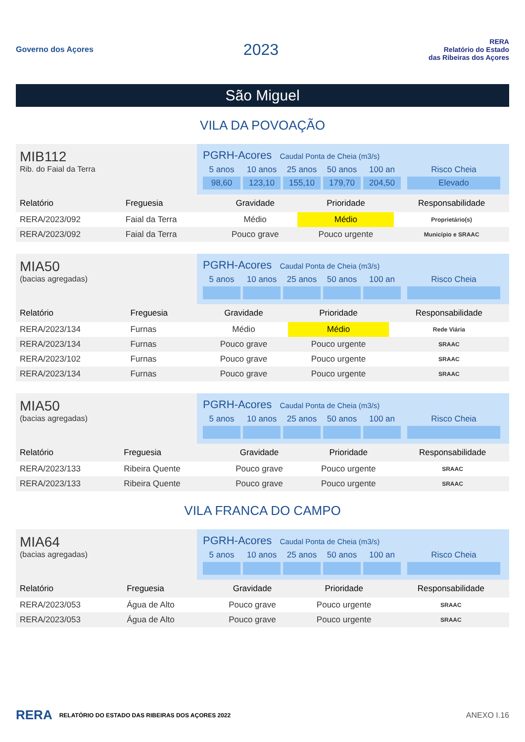Governo dos Açores
2023
RERA
Relatório do Estado
das Ribeiras dos Açores
São Miguel
VILA DA POVOAÇÃO
MIB112
Rib. do Faial da Terra
PGRH-Acores Caudal Ponta de Cheia (m3/s)
5 anos
10 anos
25 anos
50 anos
100 an
Risco Cheia
98,60
123,10
155,10
179,70
204,50
Elevado
| Relatório | Freguesia | Gravidade | Prioridade | Responsabilidade |
| --- | --- | --- | --- | --- |
| RERA/2023/092 | Faial da Terra | Médio | Médio | Proprietário(s) |
| RERA/2023/092 | Faial da Terra | Pouco grave | Pouco urgente | Município e SRAAC |
MIA50
(bacias agregadas)
PGRH-Acores Caudal Ponta de Cheia (m3/s)
5 anos
10 anos
25 anos
50 anos
100 an
Risco Cheia
| Relatório | Freguesia | Gravidade | Prioridade | Responsabilidade |
| --- | --- | --- | --- | --- |
| RERA/2023/134 | Furnas | Médio | Médio | Rede Viária |
| RERA/2023/134 | Furnas | Pouco grave | Pouco urgente | SRAAC |
| RERA/2023/102 | Furnas | Pouco grave | Pouco urgente | SRAAC |
| RERA/2023/134 | Furnas | Pouco grave | Pouco urgente | SRAAC |
MIA50
(bacias agregadas)
PGRH-Acores Caudal Ponta de Cheia (m3/s)
5 anos
10 anos
25 anos
50 anos
100 an
Risco Cheia
| Relatório | Freguesia | Gravidade | Prioridade | Responsabilidade |
| --- | --- | --- | --- | --- |
| RERA/2023/133 | Ribeira Quente | Pouco grave | Pouco urgente | SRAAC |
| RERA/2023/133 | Ribeira Quente | Pouco grave | Pouco urgente | SRAAC |
VILA FRANCA DO CAMPO
MIA64
(bacias agregadas)
PGRH-Acores Caudal Ponta de Cheia (m3/s)
5 anos
10 anos
25 anos
50 anos
100 an
Risco Cheia
| Relatório | Freguesia | Gravidade | Prioridade | Responsabilidade |
| --- | --- | --- | --- | --- |
| RERA/2023/053 | Água de Alto | Pouco grave | Pouco urgente | SRAAC |
| RERA/2023/053 | Água de Alto | Pouco grave | Pouco urgente | SRAAC |
RERA RELATÓRIO DO ESTADO DAS RIBEIRAS DOS AÇORES 2022 ANEXO I.16